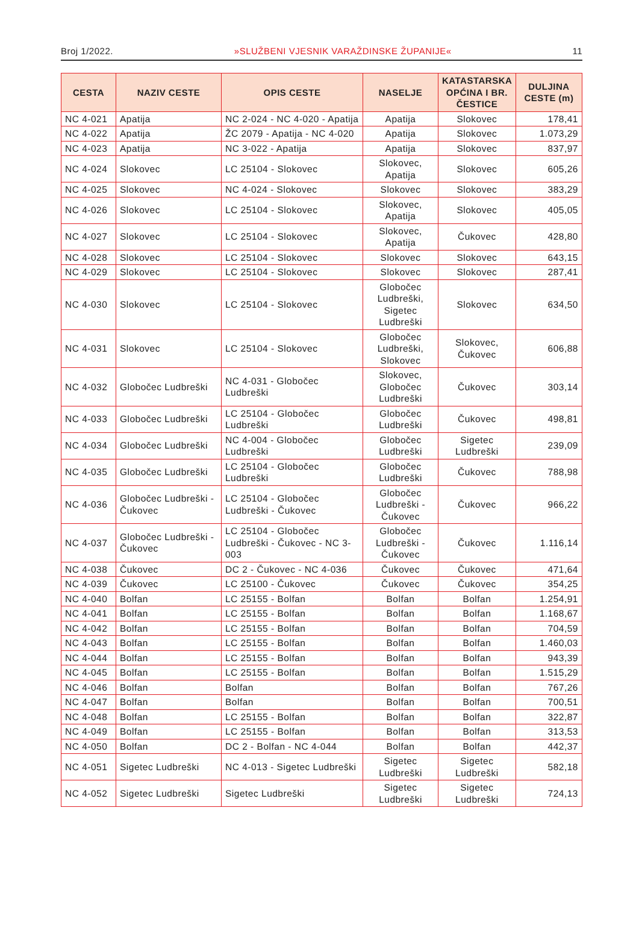Broj 1/2022. »SLUŽBENI VJESNIK VARAŽDINSKE ŽUPANIJE« 11
| CESTA | NAZIV CESTE | OPIS CESTE | NASELJE | KATASTARSKA OPĆINA I BR. ČESTICE | DULJINA CESTE (m) |
| --- | --- | --- | --- | --- | --- |
| NC 4-021 | Apatija | NC 2-024 - NC 4-020 - Apatija | Apatija | Slokovec | 178,41 |
| NC 4-022 | Apatija | ŽC 2079 - Apatija - NC 4-020 | Apatija | Slokovec | 1.073,29 |
| NC 4-023 | Apatija | NC 3-022 - Apatija | Apatija | Slokovec | 837,97 |
| NC 4-024 | Slokovec | LC 25104 - Slokovec | Slokovec, Apatija | Slokovec | 605,26 |
| NC 4-025 | Slokovec | NC 4-024 - Slokovec | Slokovec | Slokovec | 383,29 |
| NC 4-026 | Slokovec | LC 25104 - Slokovec | Slokovec, Apatija | Slokovec | 405,05 |
| NC 4-027 | Slokovec | LC 25104 - Slokovec | Slokovec, Apatija | Čukovec | 428,80 |
| NC 4-028 | Slokovec | LC 25104 - Slokovec | Slokovec | Slokovec | 643,15 |
| NC 4-029 | Slokovec | LC 25104 - Slokovec | Slokovec | Slokovec | 287,41 |
| NC 4-030 | Slokovec | LC 25104 - Slokovec | Globočec Ludbreški, Sigetec Ludbreški | Slokovec | 634,50 |
| NC 4-031 | Slokovec | LC 25104 - Slokovec | Globočec Ludbreški, Slokovec | Slokovec, Čukovec | 606,88 |
| NC 4-032 | Globočec Ludbreški | NC 4-031 - Globočec Ludbreški | Slokovec, Globočec Ludbreški | Čukovec | 303,14 |
| NC 4-033 | Globočec Ludbreški | LC 25104 - Globočec Ludbreški | Globočec Ludbreški | Čukovec | 498,81 |
| NC 4-034 | Globočec Ludbreški | NC 4-004 - Globočec Ludbreški | Globočec Ludbreški | Sigetec Ludbreški | 239,09 |
| NC 4-035 | Globočec Ludbreški | LC 25104 - Globočec Ludbreški | Globočec Ludbreški | Čukovec | 788,98 |
| NC 4-036 | Globočec Ludbreški - Čukovec | LC 25104 - Globočec Ludbreški - Čukovec | Globočec Ludbreški - Čukovec | Čukovec | 966,22 |
| NC 4-037 | Globočec Ludbreški - Čukovec | LC 25104 - Globočec Ludbreški - Čukovec - NC 3-003 | Globočec Ludbreški - Čukovec | Čukovec | 1.116,14 |
| NC 4-038 | Čukovec | DC 2 - Čukovec - NC 4-036 | Čukovec | Čukovec | 471,64 |
| NC 4-039 | Čukovec | LC 25100 - Čukovec | Čukovec | Čukovec | 354,25 |
| NC 4-040 | Bolfan | LC 25155 - Bolfan | Bolfan | Bolfan | 1.254,91 |
| NC 4-041 | Bolfan | LC 25155 - Bolfan | Bolfan | Bolfan | 1.168,67 |
| NC 4-042 | Bolfan | LC 25155 - Bolfan | Bolfan | Bolfan | 704,59 |
| NC 4-043 | Bolfan | LC 25155 - Bolfan | Bolfan | Bolfan | 1.460,03 |
| NC 4-044 | Bolfan | LC 25155 - Bolfan | Bolfan | Bolfan | 943,39 |
| NC 4-045 | Bolfan | LC 25155 - Bolfan | Bolfan | Bolfan | 1.515,29 |
| NC 4-046 | Bolfan | Bolfan | Bolfan | Bolfan | 767,26 |
| NC 4-047 | Bolfan | Bolfan | Bolfan | Bolfan | 700,51 |
| NC 4-048 | Bolfan | LC 25155 - Bolfan | Bolfan | Bolfan | 322,87 |
| NC 4-049 | Bolfan | LC 25155 - Bolfan | Bolfan | Bolfan | 313,53 |
| NC 4-050 | Bolfan | DC 2 - Bolfan - NC 4-044 | Bolfan | Bolfan | 442,37 |
| NC 4-051 | Sigetec Ludbreški | NC 4-013 - Sigetec Ludbreški | Sigetec Ludbreški | Sigetec Ludbreški | 582,18 |
| NC 4-052 | Sigetec Ludbreški | Sigetec Ludbreški | Sigetec Ludbreški | Sigetec Ludbreški | 724,13 |